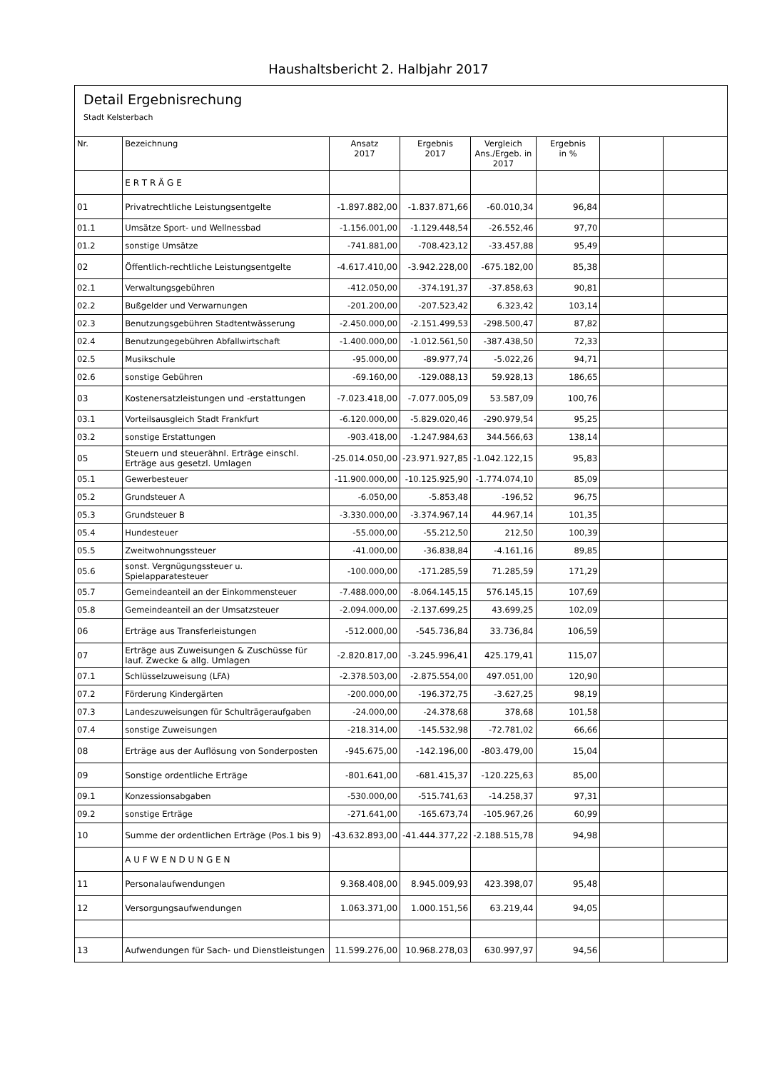Haushaltsbericht 2. Halbjahr 2017
Detail Ergebnisrechung
Stadt Kelsterbach
| Nr. | Bezeichnung | Ansatz 2017 | Ergebnis 2017 | Vergleich Ans./Ergeb. in 2017 | Ergebnis in % | | |
| --- | --- | --- | --- | --- | --- | --- | --- |
| | E R T R Ä G E | | | | | | |
| 01 | Privatrechtliche Leistungsentgelte | -1.897.882,00 | -1.837.871,66 | -60.010,34 | 96,84 | | |
| 01.1 | Umsätze Sport- und Wellnessbad | -1.156.001,00 | -1.129.448,54 | -26.552,46 | 97,70 | | |
| 01.2 | sonstige Umsätze | -741.881,00 | -708.423,12 | -33.457,88 | 95,49 | | |
| 02 | Öffentlich-rechtliche Leistungsentgelte | -4.617.410,00 | -3.942.228,00 | -675.182,00 | 85,38 | | |
| 02.1 | Verwaltungsgebühren | -412.050,00 | -374.191,37 | -37.858,63 | 90,81 | | |
| 02.2 | Bußgelder und Verwarnungen | -201.200,00 | -207.523,42 | 6.323,42 | 103,14 | | |
| 02.3 | Benutzungsgebühren Stadtentwässerung | -2.450.000,00 | -2.151.499,53 | -298.500,47 | 87,82 | | |
| 02.4 | Benutzungegebühren Abfallwirtschaft | -1.400.000,00 | -1.012.561,50 | -387.438,50 | 72,33 | | |
| 02.5 | Musikschule | -95.000,00 | -89.977,74 | -5.022,26 | 94,71 | | |
| 02.6 | sonstige Gebühren | -69.160,00 | -129.088,13 | 59.928,13 | 186,65 | | |
| 03 | Kostenersatzleistungen und -erstattungen | -7.023.418,00 | -7.077.005,09 | 53.587,09 | 100,76 | | |
| 03.1 | Vorteilsausgleich Stadt Frankfurt | -6.120.000,00 | -5.829.020,46 | -290.979,54 | 95,25 | | |
| 03.2 | sonstige Erstattungen | -903.418,00 | -1.247.984,63 | 344.566,63 | 138,14 | | |
| 05 | Steuern und steuerähnl. Erträge einschl. Erträge aus gesetzl. Umlagen | -25.014.050,00 | -23.971.927,85 | -1.042.122,15 | 95,83 | | |
| 05.1 | Gewerbesteuer | -11.900.000,00 | -10.125.925,90 | -1.774.074,10 | 85,09 | | |
| 05.2 | Grundsteuer A | -6.050,00 | -5.853,48 | -196,52 | 96,75 | | |
| 05.3 | Grundsteuer B | -3.330.000,00 | -3.374.967,14 | 44.967,14 | 101,35 | | |
| 05.4 | Hundesteuer | -55.000,00 | -55.212,50 | 212,50 | 100,39 | | |
| 05.5 | Zweitwohnungssteuer | -41.000,00 | -36.838,84 | -4.161,16 | 89,85 | | |
| 05.6 | sonst. Vergnügungssteuer u. Spielapparatesteuer | -100.000,00 | -171.285,59 | 71.285,59 | 171,29 | | |
| 05.7 | Gemeindeanteil an der Einkommensteuer | -7.488.000,00 | -8.064.145,15 | 576.145,15 | 107,69 | | |
| 05.8 | Gemeindeanteil an der Umsatzsteuer | -2.094.000,00 | -2.137.699,25 | 43.699,25 | 102,09 | | |
| 06 | Erträge aus Transferleistungen | -512.000,00 | -545.736,84 | 33.736,84 | 106,59 | | |
| 07 | Erträge aus Zuweisungen & Zuschüsse für lauf. Zwecke & allg. Umlagen | -2.820.817,00 | -3.245.996,41 | 425.179,41 | 115,07 | | |
| 07.1 | Schlüsselzuweisung (LFA) | -2.378.503,00 | -2.875.554,00 | 497.051,00 | 120,90 | | |
| 07.2 | Förderung Kindergärten | -200.000,00 | -196.372,75 | -3.627,25 | 98,19 | | |
| 07.3 | Landeszuweisungen für Schulträgeraufgaben | -24.000,00 | -24.378,68 | 378,68 | 101,58 | | |
| 07.4 | sonstige Zuweisungen | -218.314,00 | -145.532,98 | -72.781,02 | 66,66 | | |
| 08 | Erträge aus der Auflösung von Sonderposten | -945.675,00 | -142.196,00 | -803.479,00 | 15,04 | | |
| 09 | Sonstige ordentliche Erträge | -801.641,00 | -681.415,37 | -120.225,63 | 85,00 | | |
| 09.1 | Konzessionsabgaben | -530.000,00 | -515.741,63 | -14.258,37 | 97,31 | | |
| 09.2 | sonstige Erträge | -271.641,00 | -165.673,74 | -105.967,26 | 60,99 | | |
| 10 | Summe der ordentlichen Erträge (Pos.1 bis 9) | -43.632.893,00 | -41.444.377,22 | -2.188.515,78 | 94,98 | | |
| | A U F W E N D U N G E N | | | | | | |
| 11 | Personalaufwendungen | 9.368.408,00 | 8.945.009,93 | 423.398,07 | 95,48 | | |
| 12 | Versorgungsaufwendungen | 1.063.371,00 | 1.000.151,56 | 63.219,44 | 94,05 | | |
| 13 | Aufwendungen für Sach- und Dienstleistungen | 11.599.276,00 | 10.968.278,03 | 630.997,97 | 94,56 | | |